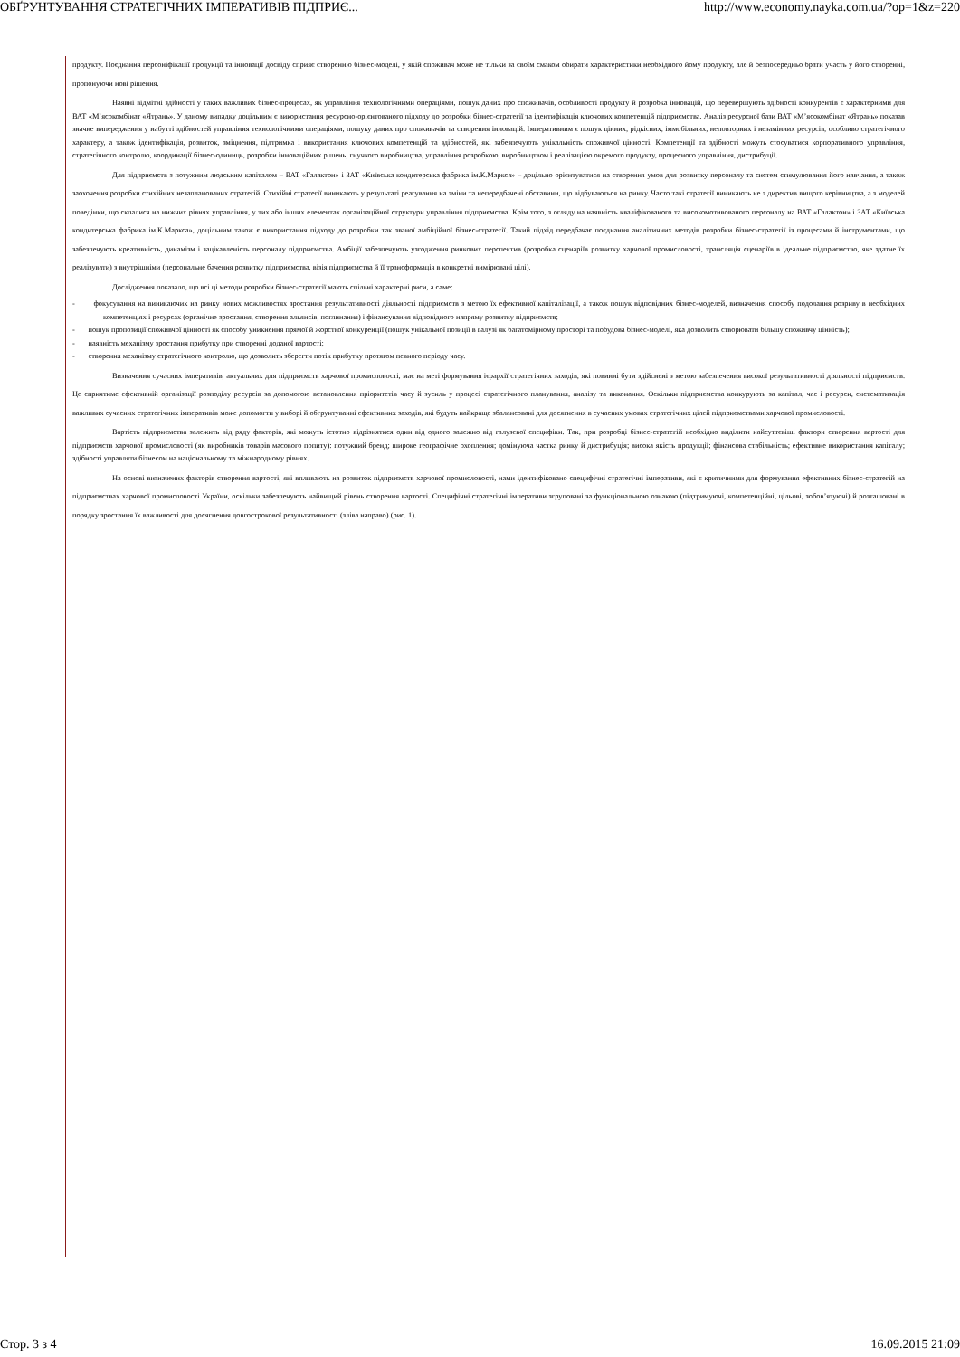ОБҐРУНТУВАННЯ СТРАТЕГІЧНИХ ІМПЕРАТИВІВ ПІДПРИЄ... http://www.economy.nayka.com.ua/?op=1&z=220
продукту. Поєднання персоніфікації продукції та інновації досвіду сприяє створенню бізнес-моделі, у якій споживач може не тільки за своїм смаком обирати характеристики необхідного йому продукту, але й безпосередньо брати участь у його створенні, пропонуючи нові рішення.
Наявні відмітні здібності у таких важливих бізнес-процесах, як управління технологічними операціями, пошук даних про споживачів, особливості продукту й розробка інновацій, що перевершують здібності конкурентів є характерними для ВАТ «М’ясокомбінат «Ятрань». У даному випадку доцільним є використання ресурсно-орієнтованого підходу до розробки бізнес-стратегії та ідентифікація ключових компетенцій підприємства. Аналіз ресурсної бази ВАТ «М’ясокомбінат «Ятрань» показав значне випередження у набутті здібностей управління технологічними операціями, пошуку даних про споживачів та створення інновацій. Імперативним є пошук цінних, рідкісних, іммобільних, неповторних і незамінних ресурсів, особливо стратегічного характеру, а також ідентифікація, розвиток, зміцнення, підтримка і використання ключових компетенцій та здібностей, які забезпечують унікальність споживчої цінності. Компетенції та здібності можуть стосуватися корпоративного управління, стратегічного контролю, координації бізнес-одиниць, розробки інноваційних рішень, гнучкого виробництва, управління розробкою, виробництвом і реалізацією окремого продукту, процесного управління, дистрибуції.
Для підприємств з потужним людським капіталом – ВАТ «Галактон» і ЗАТ «Київська кондитерська фабрика ім.К.Маркса» – доцільно орієнтуватися на створення умов для розвитку персоналу та систем стимулювання його навчання, а також заохочення розробки стихійних незапланованих стратегій. Стихійні стратегії виникають у результаті реагування на зміни та непередбачені обставини, що відбуваються на ринку. Часто такі стратегії виникають не з директив вищого керівництва, а з моделей поведінки, що склалися на нижчих рівнях управління, у тих або інших елементах організаційної структури управління підприємства. Крім того, з огляду на наявність кваліфікованого та високомотивованого персоналу на ВАТ «Галактон» і ЗАТ «Київська кондитерська фабрика ім.К.Маркса», доцільним також є використання підходу до розробки так званої амбіційної бізнес-стратегії. Такий підхід передбачає поєднання аналітичних методів розробки бізнес-стратегії із процесами й інструментами, що забезпечують креативність, динамізм і зацікавленість персоналу підприємства. Амбіції забезпечують узгодження ринкових перспектив (розробка сценаріїв розвитку харчової промисловості, трансляція сценаріїв в ідеальне підприємство, яке здатне їх реалізувати) з внутрішніми (персональне бачення розвитку підприємства, візія підприємства й її трансформація в конкретні вимірювані цілі).
Дослідження показало, що всі ці методи розробки бізнес-стратегії мають спільні характерні риси, а саме:
- фокусування на виникаючих на ринку нових можливостях зростання результативності діяльності підприємств з метою їх ефективної капіталізації, а також пошук відповідних бізнес-моделей, визначення способу подолання розриву в необхідних компетенціях і ресурсах (органічне зростання, створення альянсів, поглинання) і фінансування відповідного напряму розвитку підприємств;
- пошук пропозиції споживчої цінності як способу уникнення прямої й жорсткої конкуренції (пошук унікальної позиції в галузі як багатомірному просторі та побудова бізнес-моделі, яка дозволить створювати більшу споживчу цінність);
- наявність механізму зростання прибутку при створенні доданої вартості;
- створення механізму стратегічного контролю, що дозволить зберегти потік прибутку протягом певного періоду часу.
Визначення сучасних імперативів, актуальних для підприємств харчової промисловості, має на меті формування ієрархії стратегічних заходів, які повинні бути здійснені з метою забезпечення високої результативності діяльності підприємств. Це сприятиме ефективній організації розподілу ресурсів за допомогою встановлення пріоритетів часу й зусиль у процесі стратегічного планування, аналізу та виконання. Оскільки підприємства конкурують за капітал, час і ресурси, систематизація важливих сучасних стратегічних імперативів може допомогти у виборі й обгрунтуванні ефективних заходів, які будуть найкраще збалансовані для досягнення в сучасних умовах стратегічних цілей підприємствами харчової промисловості.
Вартість підприємства залежить від ряду факторів, які можуть істотно відрізнятися один від одного залежно від галузевої специфіки. Так, при розробці бізнес-стратегій необхідно виділити найсуттєвіші фактори створення вартості для підприємств харчової промисловості (як виробників товарів масового попиту): потужний бренд; широке географічне охоплення; домінуюча частка ринку й дистрибуція; висока якість продукції; фінансова стабільність; ефективне використання капіталу; здібності управляти бізнесом на національному та міжнародному рівнях.
На основі визначених факторів створення вартості, які впливають на розвиток підприємств харчової промисловості, нами ідентифіковано специфічні стратегічні імперативи, які є критичними для формування ефективних бізнес-стратегій на підприємствах харчової промисловості України, оскільки забезпечують найвищий рівень створення вартості. Специфічні стратегічні імперативи згруповані за функціональною ознакою (підтримуючі, компетенційні, цільові, зобов’язуючі) й розташовані в порядку зростання їх важливості для досягнення довгострокової результативності (зліва направо) (рис. 1).
Стор. 3 з 4 16.09.2015 21:09